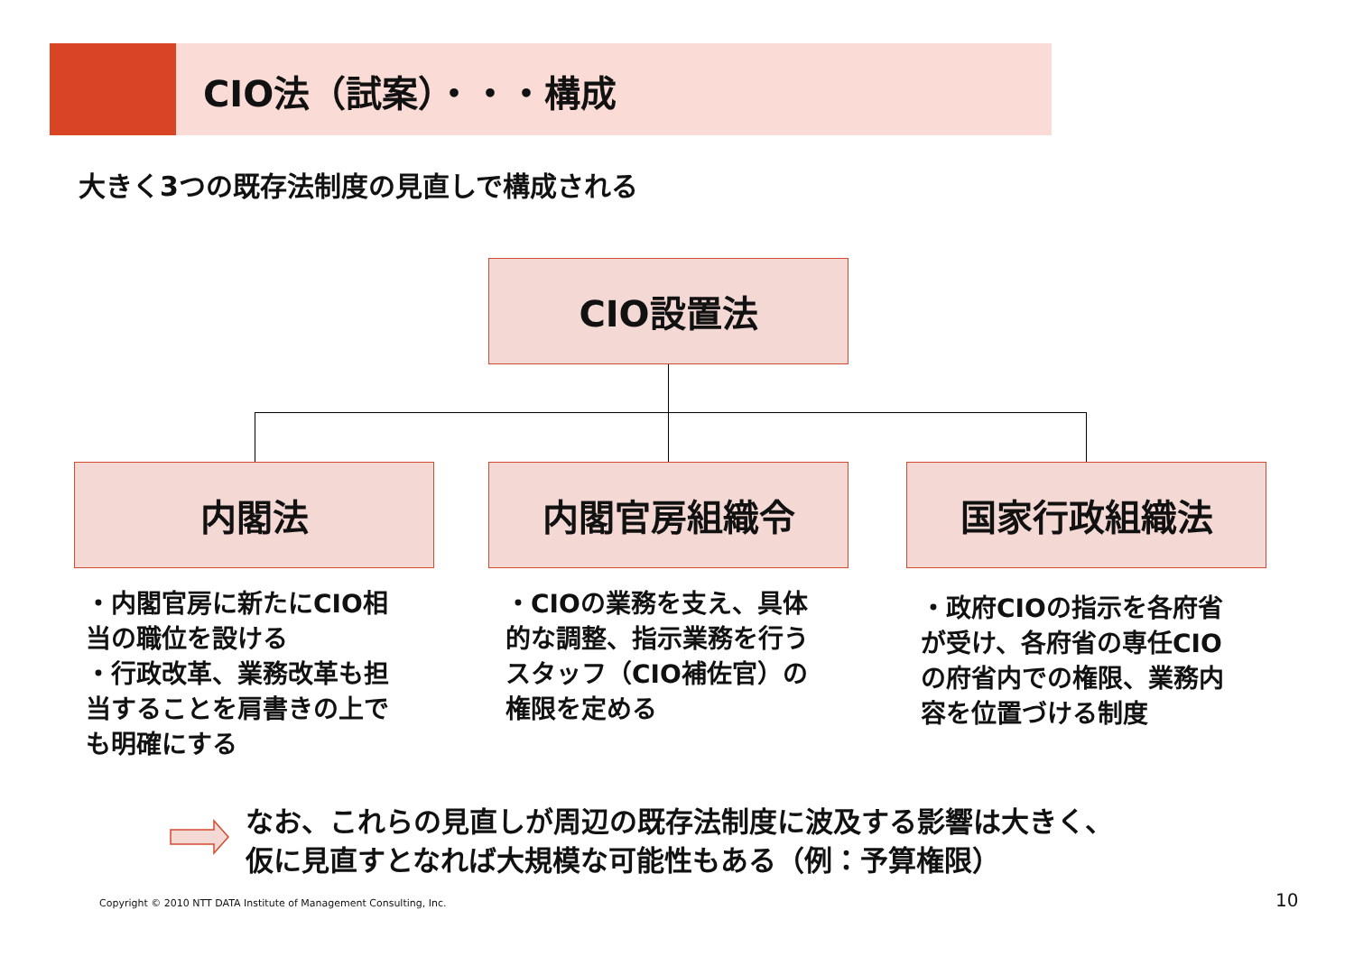CIO法（試案）・・・構成
大きく3つの既存法制度の見直しで構成される
CIO設置法
内閣法 内閣官房組織令 国家行政組織法
・内閣官房に新たにCIO相当の職位を設ける
・行政改革、業務改革も担当することを肩書きの上でも明確にする
・CIOの業務を支え、具体的な調整、指示業務を行うスタッフ（CIO補佐官）の権限を定める
・政府CIOの指示を各府省が受け、各府省の専任CIOの府省内での権限、業務内容を位置づける制度
なお、これらの見直しが周辺の既存法制度に波及する影響は大きく、
仮に見直すとなれば大規模な可能性もある（例：予算権限）
Copyright © 2010 NTT DATA Institute of Management Consulting, Inc.
10